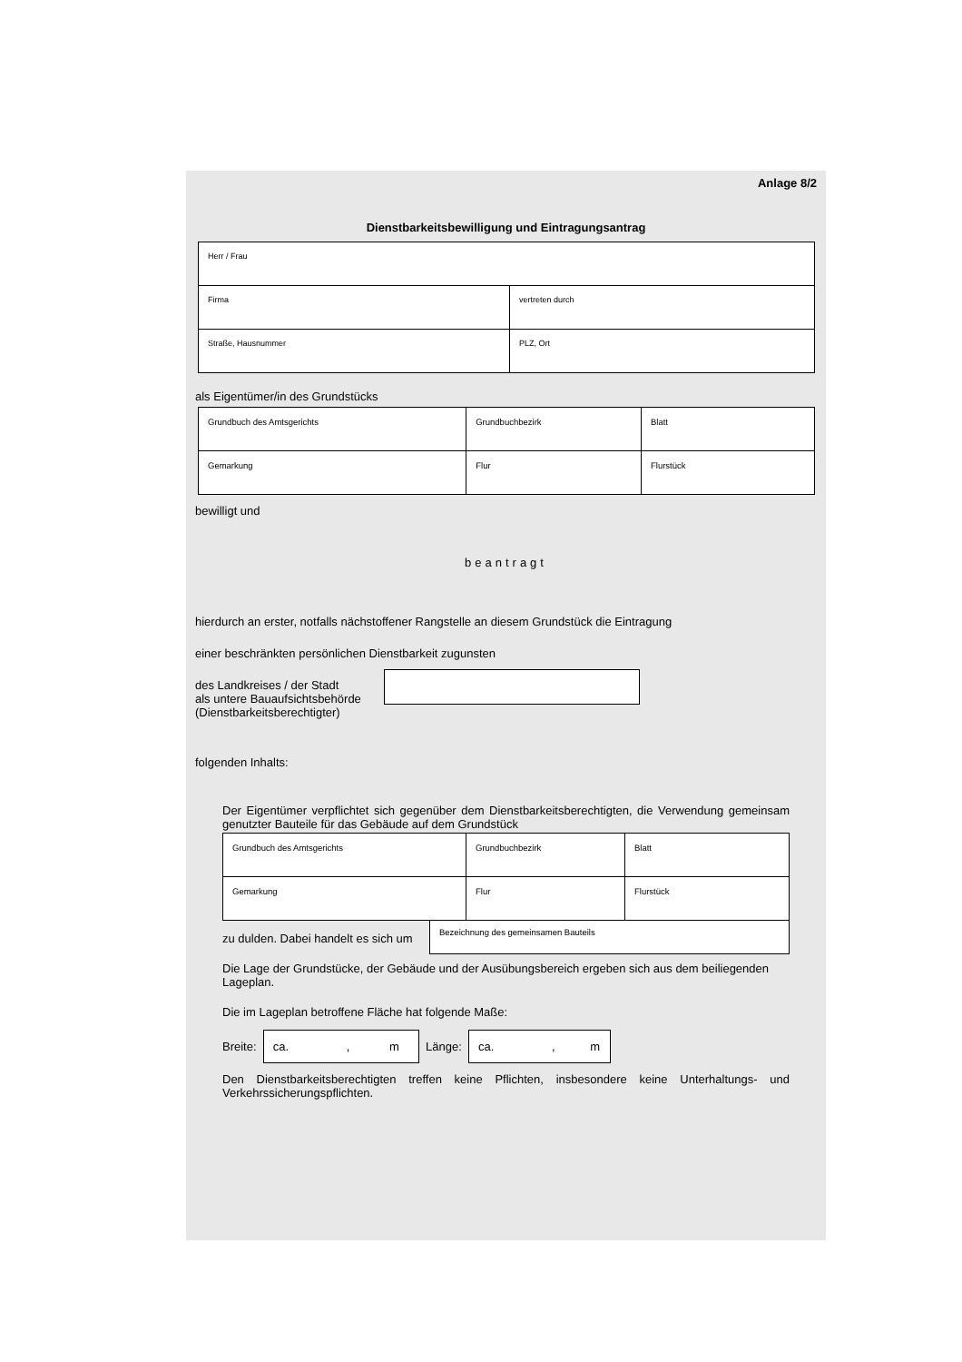Anlage 8/2
Dienstbarkeitsbewilligung und Eintragungsantrag
| Herr / Frau | |
| Firma | vertreten durch |
| Straße, Hausnummer | PLZ, Ort |
als Eigentümer/in des Grundstücks
| Grundbuch des Amtsgerichts | Grundbuchbezirk | Blatt |
| Gemarkung | Flur | Flurstück |
bewilligt und
beantragt
hierdurch an erster, notfalls nächstoffener Rangstelle an diesem Grundstück die Eintragung
einer beschränkten persönlichen Dienstbarkeit zugunsten
des Landkreises / der Stadt
als untere Bauaufsichtsbehörde
(Dienstbarkeitsberechtigter)
folgenden Inhalts:
Der Eigentümer verpflichtet sich gegenüber dem Dienstbarkeitsberechtigten, die Verwendung gemeinsam genutzter Bauteile für das Gebäude auf dem Grundstück
| Grundbuch des Amtsgerichts | Grundbuchbezirk | Blatt |
| Gemarkung | Flur | Flurstück |
zu dulden. Dabei handelt es sich um
Bezeichnung des gemeinsamen Bauteils
Die Lage der Grundstücke, der Gebäude und der Ausübungsbereich ergeben sich aus dem beiliegenden Lageplan.
Die im Lageplan betroffene Fläche hat folgende Maße:
Breite: ca. , m Länge: ca. , m
Den Dienstbarkeitsberechtigten treffen keine Pflichten, insbesondere keine Unterhaltungs- und Verkehrssicherungspflichten.